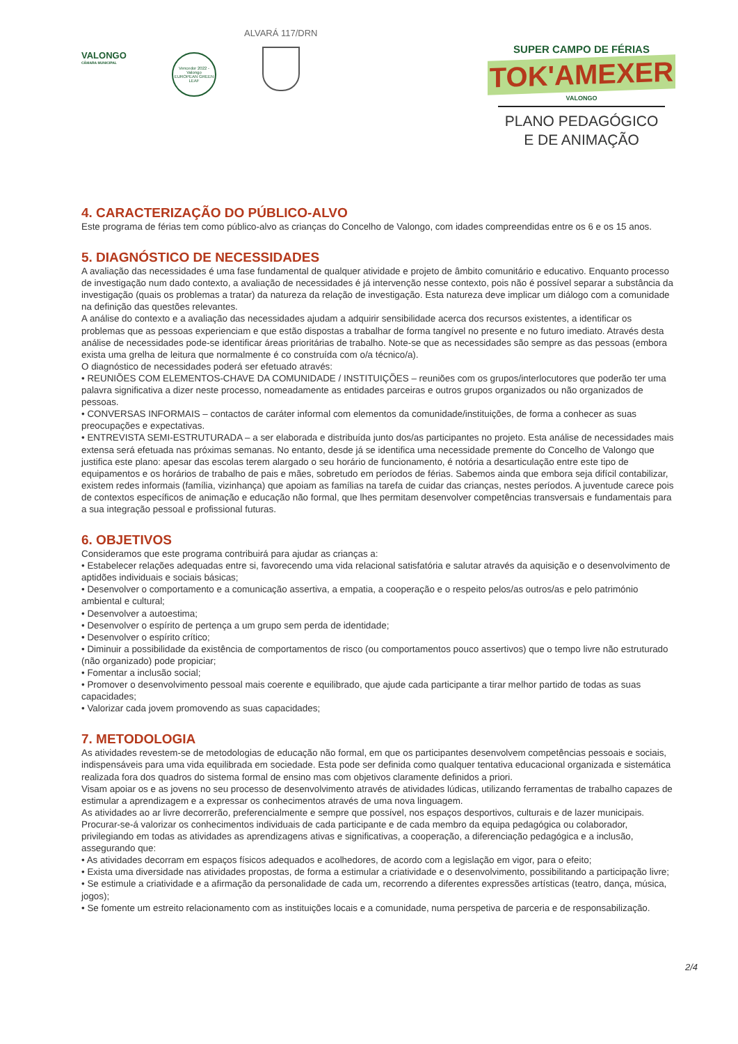VALONGO
CÂMARA MUNICIPAL
Vencedor 2022 - Valongo
EUROPEAN GREEN LEAF
ALVARÁ 117/DRN
SUPER CAMPO DE FÉRIAS
TOK'AMEXER
VALONGO
PLANO PEDAGÓGICO
E DE ANIMAÇÃO
4. CARACTERIZAÇÃO DO PÚBLICO-ALVO
Este programa de férias tem como público-alvo as crianças do Concelho de Valongo, com idades compreendidas entre os 6 e os 15 anos.
5. DIAGNÓSTICO DE NECESSIDADES
A avaliação das necessidades é uma fase fundamental de qualquer atividade e projeto de âmbito comunitário e educativo. Enquanto processo de investigação num dado contexto, a avaliação de necessidades é já intervenção nesse contexto, pois não é possível separar a substância da investigação (quais os problemas a tratar) da natureza da relação de investigação. Esta natureza deve implicar um diálogo com a comunidade na definição das questões relevantes.
A análise do contexto e a avaliação das necessidades ajudam a adquirir sensibilidade acerca dos recursos existentes, a identificar os problemas que as pessoas experienciam e que estão dispostas a trabalhar de forma tangível no presente e no futuro imediato. Através desta análise de necessidades pode-se identificar áreas prioritárias de trabalho. Note-se que as necessidades são sempre as das pessoas (embora exista uma grelha de leitura que normalmente é co construída com o/a técnico/a).
O diagnóstico de necessidades poderá ser efetuado através:
• REUNIÕES COM ELEMENTOS-CHAVE DA COMUNIDADE / INSTITUIÇÕES – reuniões com os grupos/interlocutores que poderão ter uma palavra significativa a dizer neste processo, nomeadamente as entidades parceiras e outros grupos organizados ou não organizados de pessoas.
• CONVERSAS INFORMAIS – contactos de caráter informal com elementos da comunidade/instituições, de forma a conhecer as suas preocupações e expectativas.
• ENTREVISTA SEMI-ESTRUTURADA – a ser elaborada e distribuída junto dos/as participantes no projeto. Esta análise de necessidades mais extensa será efetuada nas próximas semanas. No entanto, desde já se identifica uma necessidade premente do Concelho de Valongo que justifica este plano: apesar das escolas terem alargado o seu horário de funcionamento, é notória a desarticulação entre este tipo de equipamentos e os horários de trabalho de pais e mães, sobretudo em períodos de férias. Sabemos ainda que embora seja difícil contabilizar, existem redes informais (família, vizinhança) que apoiam as famílias na tarefa de cuidar das crianças, nestes períodos. A juventude carece pois de contextos específicos de animação e educação não formal, que lhes permitam desenvolver competências transversais e fundamentais para a sua integração pessoal e profissional futuras.
6. OBJETIVOS
Consideramos que este programa contribuirá para ajudar as crianças a:
• Estabelecer relações adequadas entre si, favorecendo uma vida relacional satisfatória e salutar através da aquisição e o desenvolvimento de aptidões individuais e sociais básicas;
• Desenvolver o comportamento e a comunicação assertiva, a empatia, a cooperação e o respeito pelos/as outros/as e pelo património ambiental e cultural;
• Desenvolver a autoestima;
• Desenvolver o espírito de pertença a um grupo sem perda de identidade;
• Desenvolver o espírito crítico;
• Diminuir a possibilidade da existência de comportamentos de risco (ou comportamentos pouco assertivos) que o tempo livre não estruturado (não organizado) pode propiciar;
• Fomentar a inclusão social;
• Promover o desenvolvimento pessoal mais coerente e equilibrado, que ajude cada participante a tirar melhor partido de todas as suas capacidades;
• Valorizar cada jovem promovendo as suas capacidades;
7. METODOLOGIA
As atividades revestem-se de metodologias de educação não formal, em que os participantes desenvolvem competências pessoais e sociais, indispensáveis para uma vida equilibrada em sociedade. Esta pode ser definida como qualquer tentativa educacional organizada e sistemática realizada fora dos quadros do sistema formal de ensino mas com objetivos claramente definidos a priori.
Visam apoiar os e as jovens no seu processo de desenvolvimento através de atividades lúdicas, utilizando ferramentas de trabalho capazes de estimular a aprendizagem e a expressar os conhecimentos através de uma nova linguagem.
As atividades ao ar livre decorrerão, preferencialmente e sempre que possível, nos espaços desportivos, culturais e de lazer municipais. Procurar-se-á valorizar os conhecimentos individuais de cada participante e de cada membro da equipa pedagógica ou colaborador, privilegiando em todas as atividades as aprendizagens ativas e significativas, a cooperação, a diferenciação pedagógica e a inclusão, assegurando que:
• As atividades decorram em espaços físicos adequados e acolhedores, de acordo com a legislação em vigor, para o efeito;
• Exista uma diversidade nas atividades propostas, de forma a estimular a criatividade e o desenvolvimento, possibilitando a participação livre;
• Se estimule a criatividade e a afirmação da personalidade de cada um, recorrendo a diferentes expressões artísticas (teatro, dança, música, jogos);
• Se fomente um estreito relacionamento com as instituições locais e a comunidade, numa perspetiva de parceria e de responsabilização.
2/4